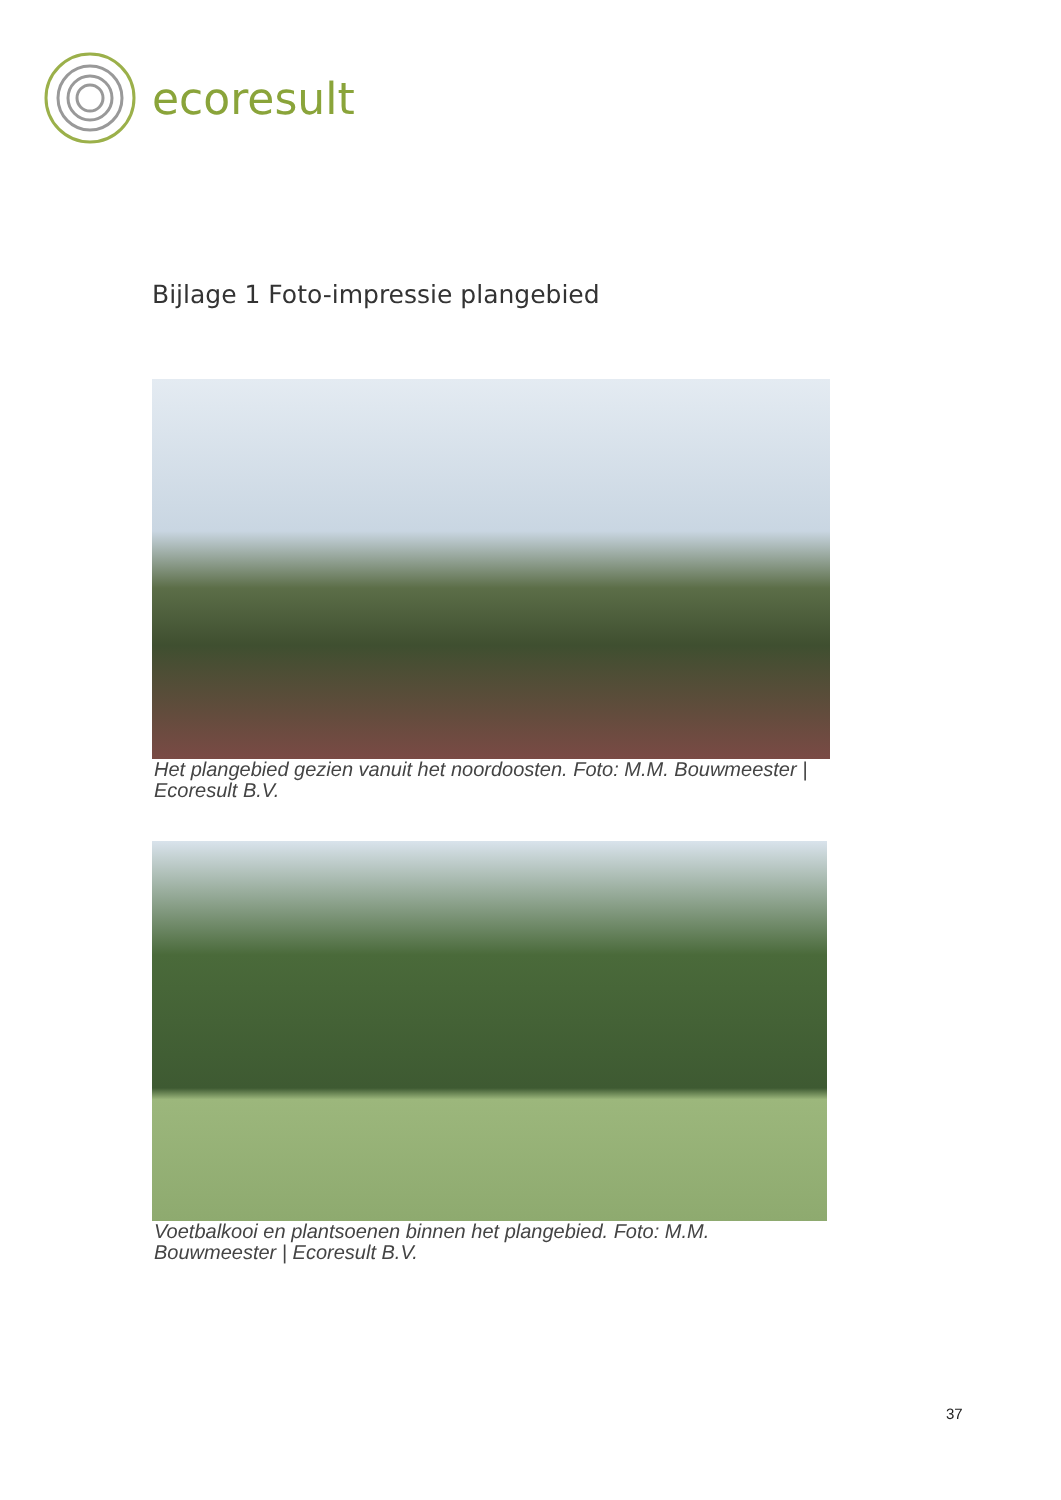ecoresult
Bijlage 1 Foto-impressie plangebied
Het plangebied gezien vanuit het noordoosten. Foto: M.M. Bouwmeester | Ecoresult B.V.
Voetbalkooi en plantsoenen binnen het plangebied. Foto: M.M. Bouwmeester | Ecoresult B.V.
37